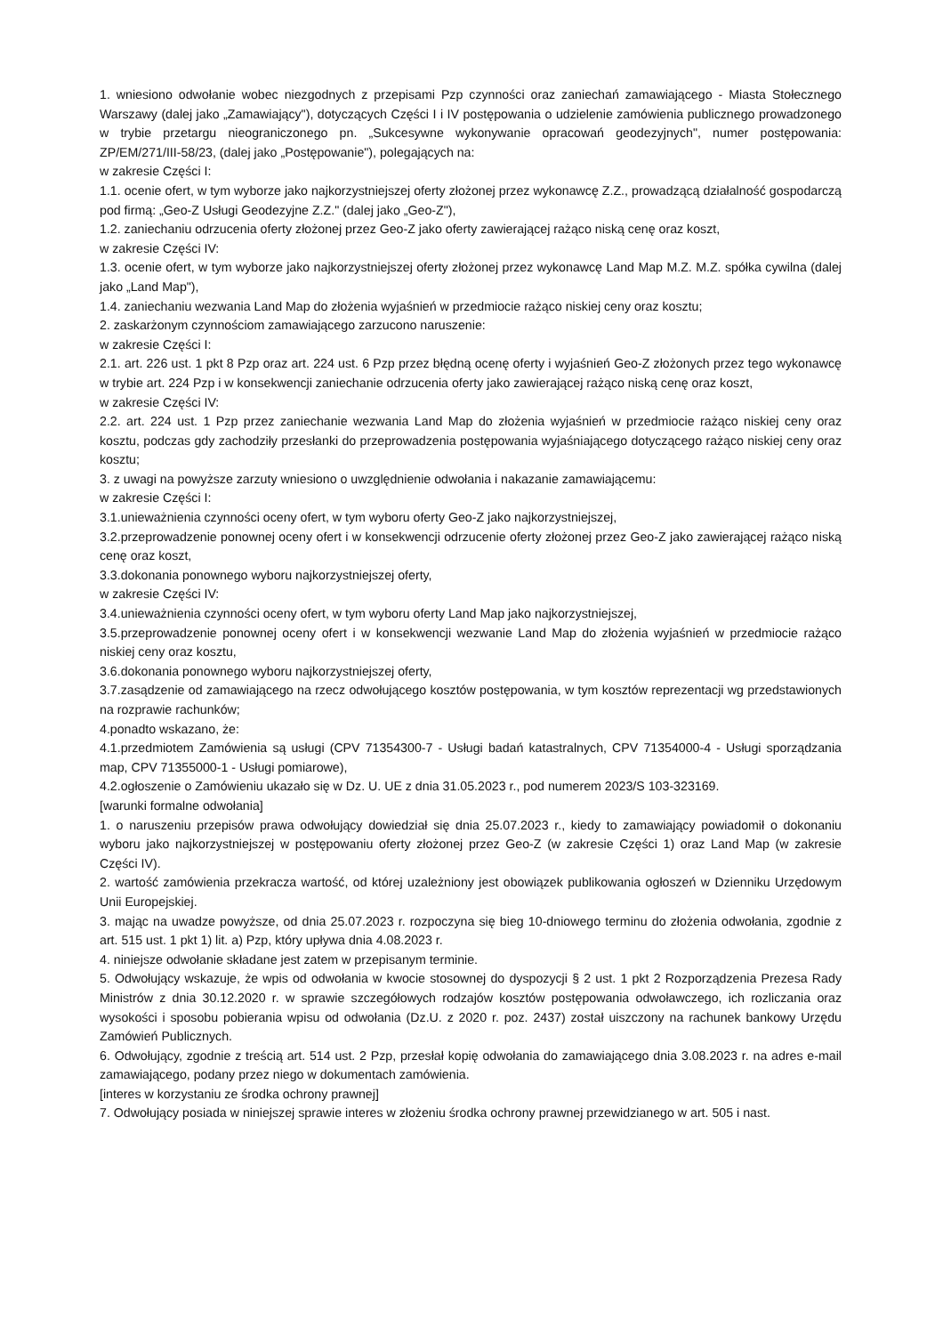1. wniesiono odwołanie wobec niezgodnych z przepisami Pzp czynności oraz zaniechań zamawiającego - Miasta Stołecznego Warszawy (dalej jako „Zamawiający"), dotyczących Części I i IV postępowania o udzielenie zamówienia publicznego prowadzonego w trybie przetargu nieograniczonego pn. „Sukcesywne wykonywanie opracowań geodezyjnych", numer postępowania: ZP/EM/271/III-58/23, (dalej jako „Postępowanie"), polegających na:
w zakresie Części I:
1.1. ocenie ofert, w tym wyborze jako najkorzystniejszej oferty złożonej przez wykonawcę Z.Z., prowadzącą działalność gospodarczą pod firmą: „Geo-Z Usługi Geodezyjne Z.Z." (dalej jako „Geo-Z"),
1.2. zaniechaniu odrzucenia oferty złożonej przez Geo-Z jako oferty zawierającej rażąco niską cenę oraz koszt,
w zakresie Części IV:
1.3. ocenie ofert, w tym wyborze jako najkorzystniejszej oferty złożonej przez wykonawcę Land Map M.Z. M.Z. spółka cywilna (dalej jako „Land Map"),
1.4. zaniechaniu wezwania Land Map do złożenia wyjaśnień w przedmiocie rażąco niskiej ceny oraz kosztu;
2. zaskarżonym czynnościom zamawiającego zarzucono naruszenie:
w zakresie Części I:
2.1. art. 226 ust. 1 pkt 8 Pzp oraz art. 224 ust. 6 Pzp przez błędną ocenę oferty i wyjaśnień Geo-Z złożonych przez tego wykonawcę w trybie art. 224 Pzp i w konsekwencji zaniechanie odrzucenia oferty jako zawierającej rażąco niską cenę oraz koszt,
w zakresie Części IV:
2.2. art. 224 ust. 1 Pzp przez zaniechanie wezwania Land Map do złożenia wyjaśnień w przedmiocie rażąco niskiej ceny oraz kosztu, podczas gdy zachodziły przesłanki do przeprowadzenia postępowania wyjaśniającego dotyczącego rażąco niskiej ceny oraz kosztu;
3. z uwagi na powyższe zarzuty wniesiono o uwzględnienie odwołania i nakazanie zamawiającemu:
w zakresie Części I:
3.1.unieważnienia czynności oceny ofert, w tym wyboru oferty Geo-Z jako najkorzystniejszej,
3.2.przeprowadzenie ponownej oceny ofert i w konsekwencji odrzucenie oferty złożonej przez Geo-Z jako zawierającej rażąco niską cenę oraz koszt,
3.3.dokonania ponownego wyboru najkorzystniejszej oferty,
w zakresie Części IV:
3.4.unieważnienia czynności oceny ofert, w tym wyboru oferty Land Map jako najkorzystniejszej,
3.5.przeprowadzenie ponownej oceny ofert i w konsekwencji wezwanie Land Map do złożenia wyjaśnień w przedmiocie rażąco niskiej ceny oraz kosztu,
3.6.dokonania ponownego wyboru najkorzystniejszej oferty,
3.7.zasądzenie od zamawiającego na rzecz odwołującego kosztów postępowania, w tym kosztów reprezentacji wg przedstawionych na rozprawie rachunków;
4.ponadto wskazano, że:
4.1.przedmiotem Zamówienia są usługi (CPV 71354300-7 - Usługi badań katastralnych, CPV 71354000-4 - Usługi sporządzania map, CPV 71355000-1 - Usługi pomiarowe),
4.2.ogłoszenie o Zamówieniu ukazało się w Dz. U. UE z dnia 31.05.2023 r., pod numerem 2023/S 103-323169.
[warunki formalne odwołania]
1. o naruszeniu przepisów prawa odwołujący dowiedział się dnia 25.07.2023 r., kiedy to zamawiający powiadomił o dokonaniu wyboru jako najkorzystniejszej w postępowaniu oferty złożonej przez Geo-Z (w zakresie Części 1) oraz Land Map (w zakresie Części IV).
2. wartość zamówienia przekracza wartość, od której uzależniony jest obowiązek publikowania ogłoszeń w Dzienniku Urzędowym Unii Europejskiej.
3. mając na uwadze powyższe, od dnia 25.07.2023 r. rozpoczyna się bieg 10-dniowego terminu do złożenia odwołania, zgodnie z art. 515 ust. 1 pkt 1) lit. a) Pzp, który upływa dnia 4.08.2023 r.
4. niniejsze odwołanie składane jest zatem w przepisanym terminie.
5. Odwołujący wskazuje, że wpis od odwołania w kwocie stosownej do dyspozycji § 2 ust. 1 pkt 2 Rozporządzenia Prezesa Rady Ministrów z dnia 30.12.2020 r. w sprawie szczegółowych rodzajów kosztów postępowania odwoławczego, ich rozliczania oraz wysokości i sposobu pobierania wpisu od odwołania (Dz.U. z 2020 r. poz. 2437) został uiszczony na rachunek bankowy Urzędu Zamówień Publicznych.
6. Odwołujący, zgodnie z treścią art. 514 ust. 2 Pzp, przesłał kopię odwołania do zamawiającego dnia 3.08.2023 r. na adres e-mail zamawiającego, podany przez niego w dokumentach zamówienia.
[interes w korzystaniu ze środka ochrony prawnej]
7. Odwołujący posiada w niniejszej sprawie interes w złożeniu środka ochrony prawnej przewidzianego w art. 505 i nast.